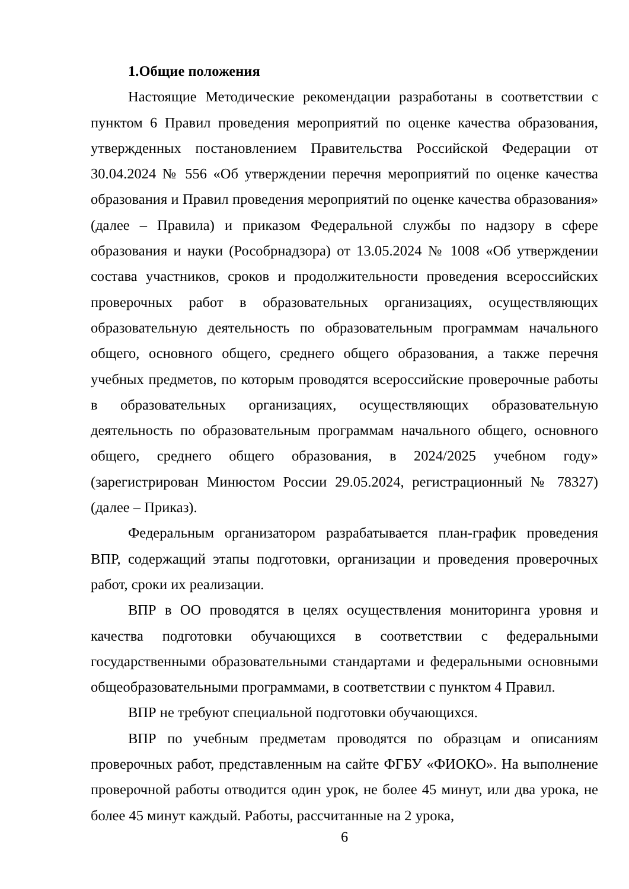1.Общие положения
Настоящие Методические рекомендации разработаны в соответствии с пунктом 6 Правил проведения мероприятий по оценке качества образования, утвержденных постановлением Правительства Российской Федерации от 30.04.2024 № 556 «Об утверждении перечня мероприятий по оценке качества образования и Правил проведения мероприятий по оценке качества образования» (далее – Правила) и приказом Федеральной службы по надзору в сфере образования и науки (Рособрнадзора) от 13.05.2024 № 1008 «Об утверждении состава участников, сроков и продолжительности проведения всероссийских проверочных работ в образовательных организациях, осуществляющих образовательную деятельность по образовательным программам начального общего, основного общего, среднего общего образования, а также перечня учебных предметов, по которым проводятся всероссийские проверочные работы в образовательных организациях, осуществляющих образовательную деятельность по образовательным программам начального общего, основного общего, среднего общего образования, в 2024/2025 учебном году» (зарегистрирован Минюстом России 29.05.2024, регистрационный № 78327) (далее – Приказ).
Федеральным организатором разрабатывается план-график проведения ВПР, содержащий этапы подготовки, организации и проведения проверочных работ, сроки их реализации.
ВПР в ОО проводятся в целях осуществления мониторинга уровня и качества подготовки обучающихся в соответствии с федеральными государственными образовательными стандартами и федеральными основными общеобразовательными программами, в соответствии с пунктом 4 Правил.
ВПР не требуют специальной подготовки обучающихся.
ВПР по учебным предметам проводятся по образцам и описаниям проверочных работ, представленным на сайте ФГБУ «ФИОКО». На выполнение проверочной работы отводится один урок, не более 45 минут, или два урока, не более 45 минут каждый. Работы, рассчитанные на 2 урока,
6